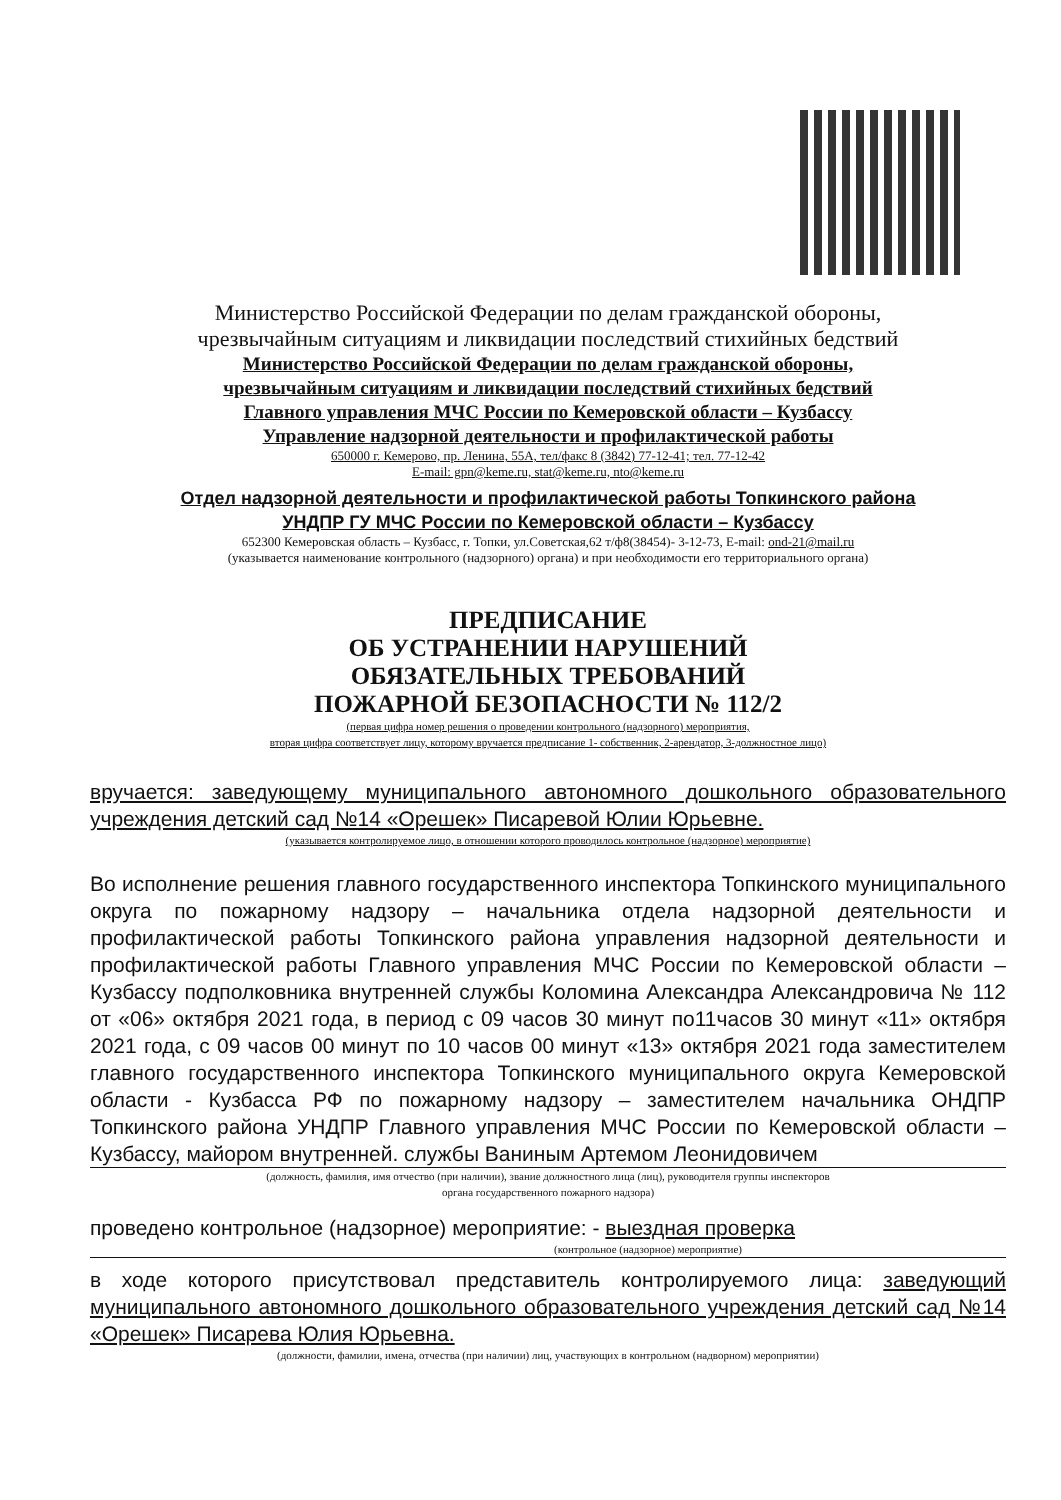Министерство Российской Федерации по делам гражданской обороны,
чрезвычайным ситуациям и ликвидации последствий стихийных бедствий
Министерство Российской Федерации по делам гражданской обороны,
чрезвычайным ситуациям и ликвидации последствий стихийных бедствий
Главного управления МЧС России по Кемеровской области – Кузбассу
Управление надзорной деятельности и профилактической работы
650000 г. Кемерово, пр. Ленина, 55А, тел/факс 8 (3842) 77-12-41; тел. 77-12-42
E-mail: gpn@keme.ru, stat@keme.ru, nto@keme.ru
Отдел надзорной деятельности и профилактической работы Топкинского района
УНДПР ГУ МЧС России по Кемеровской области – Кузбассу
652300 Кемеровская область – Кузбасс, г. Топки, ул.Советская,62 т/ф8(38454)- 3-12-73, E-mail: ond-21@mail.ru
(указывается наименование контрольного (надзорного) органа) и при необходимости его территориального органа)
ПРЕДПИСАНИЕ
ОБ УСТРАНЕНИИ НАРУШЕНИЙ
ОБЯЗАТЕЛЬНЫХ ТРЕБОВАНИЙ
ПОЖАРНОЙ БЕЗОПАСНОСТИ № 112/2
(первая цифра номер решения о проведении контрольного (надзорного) мероприятия,
вторая цифра соответствует лицу, которому вручается предписание 1- собственник, 2-арендатор, 3-должностное лицо)
вручается: заведующему муниципального автономного дошкольного образовательного учреждения детский сад №14 «Орешек» Писаревой Юлии Юрьевне.
(указывается контролируемое лицо, в отношении которого проводилось контрольное (надзорное) мероприятие)
Во исполнение решения главного государственного инспектора Топкинского муниципального округа по пожарному надзору – начальника отдела надзорной деятельности и профилактической работы Топкинского района управления надзорной деятельности и профилактической работы Главного управления МЧС России по Кемеровской области – Кузбассу подполковника внутренней службы Коломина Александра Александровича № 112 от «06» октября 2021 года, в период с 09 часов 30 минут по11часов 30 минут «11» октября 2021 года, с 09 часов 00 минут по 10 часов 00 минут «13» октября 2021 года заместителем главного государственного инспектора Топкинского муниципального округа Кемеровской области - Кузбасса РФ по пожарному надзору – заместителем начальника ОНДПР Топкинского района УНДПР Главного управления МЧС России по Кемеровской области – Кузбассу, майором внутренней. службы Ваниным Артемом Леонидовичем
(должность, фамилия, имя отчество (при наличии), звание должностного лица (лиц), руководителя группы инспекторов
органа государственного пожарного надзора)
проведено контрольное (надзорное) мероприятие: - выездная проверка
(контрольное (надзорное) мероприятие)
в ходе которого присутствовал представитель контролируемого лица: заведующий муниципального автономного дошкольного образовательного учреждения детский сад №14 «Орешек» Писарева Юлия Юрьевна.
(должности, фамилии, имена, отчества (при наличии) лиц, участвующих в контрольном (надворном) мероприятии)